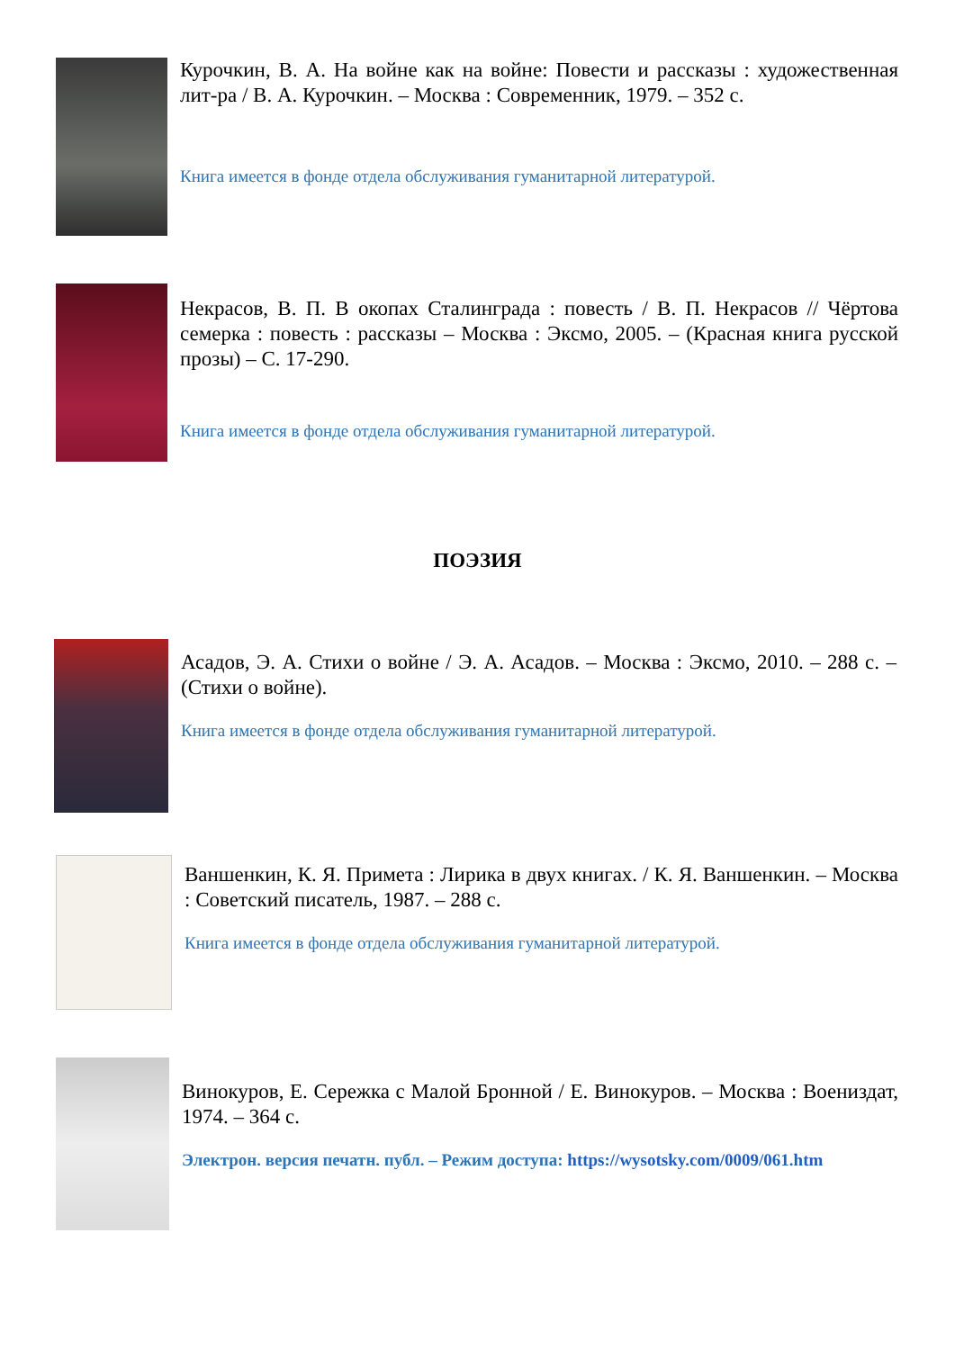Курочкин, В. А. На войне как на войне: Повести и рассказы : художественная лит-ра / В. А. Курочкин. – Москва : Современник, 1979. – 352 с.
Книга имеется в фонде отдела обслуживания гуманитарной литературой.
Некрасов, В. П. В окопах Сталинграда : повесть / В. П. Некрасов // Чёртова семерка : повесть : рассказы – Москва : Эксмо, 2005. – (Красная книга русской прозы) – С. 17-290.
Книга имеется в фонде отдела обслуживания гуманитарной литературой.
ПОЭЗИЯ
Асадов, Э. А. Стихи о войне / Э. А. Асадов. – Москва : Эксмо, 2010. – 288 с. – (Стихи о войне).
Книга имеется в фонде отдела обслуживания гуманитарной литературой.
Ваншенкин, К. Я. Примета : Лирика в двух книгах. / К. Я. Ваншенкин. – Москва : Советский писатель, 1987. – 288 с.
Книга имеется в фонде отдела обслуживания гуманитарной литературой.
Винокуров, Е. Сережка с Малой Бронной / Е. Винокуров. – Москва : Воениздат, 1974. – 364 с.
Электрон. версия печатн. публ. – Режим доступа: https://wysotsky.com/0009/061.htm